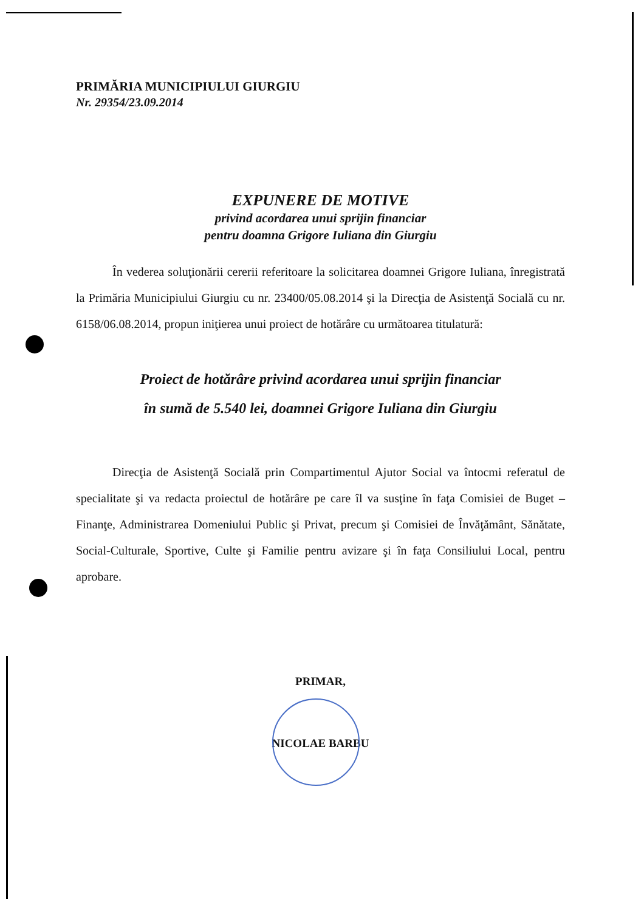PRIMĂRIA MUNICIPIULUI GIURGIU
Nr. 29354/23.09.2014
EXPUNERE DE MOTIVE
privind acordarea unui sprijin financiar
pentru doamna Grigore Iuliana din Giurgiu
În vederea soluţionării cererii referitoare la solicitarea doamnei Grigore Iuliana, înregistrată la Primăria Municipiului Giurgiu cu nr. 23400/05.08.2014 şi la Direcţia de Asistenţă Socială cu nr. 6158/06.08.2014, propun iniţierea unui proiect de hotărâre cu următoarea titulatură:
Proiect de hotărâre privind acordarea unui sprijin financiar
în sumă de 5.540 lei, doamnei Grigore Iuliana din Giurgiu
Direcţia de Asistenţă Socială prin Compartimentul Ajutor Social va întocmi referatul de specialitate şi va redacta proiectul de hotărâre pe care îl va susţine în faţa Comisiei de Buget – Finanţe, Administrarea Domeniului Public şi Privat, precum şi Comisiei de Învăţământ, Sănătate, Social-Culturale, Sportive, Culte şi Familie pentru avizare şi în faţa Consiliului Local, pentru aprobare.
PRIMAR,
NICOLAE BARBU